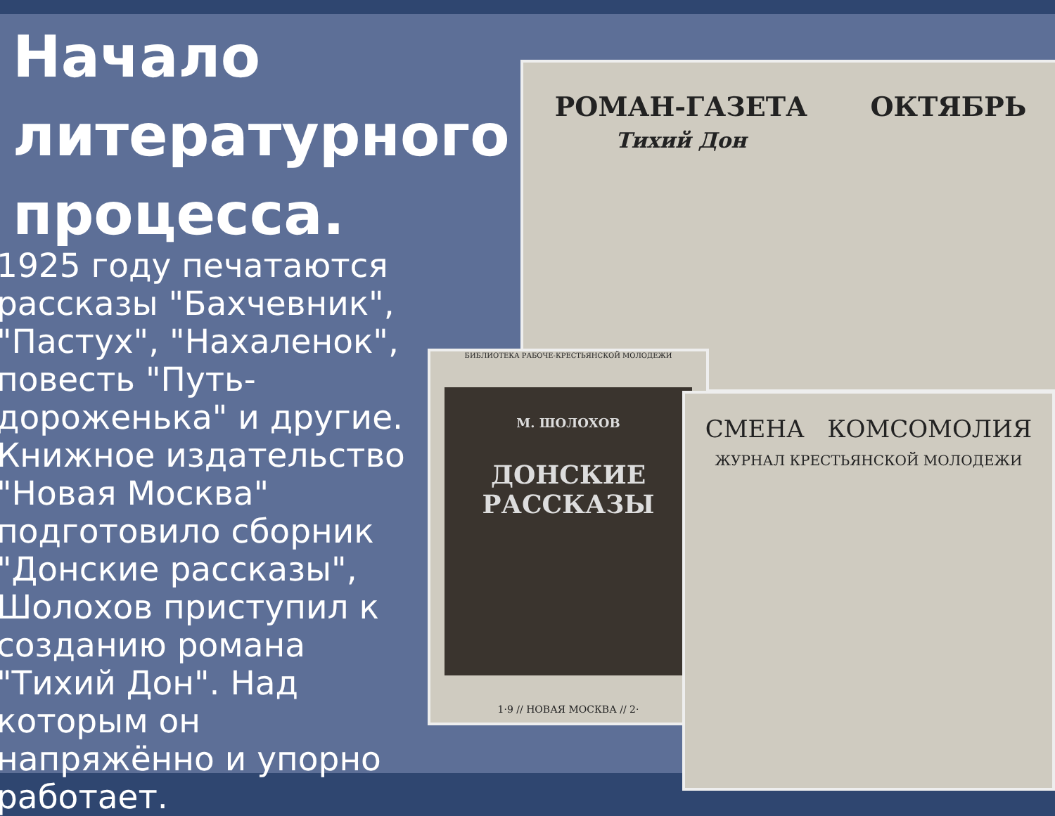Начало литературного процесса.
1925 году печатаются рассказы "Бахчевник", "Пастух", "Нахаленок", повесть "Путь-дороженька" и другие. Книжное издательство "Новая Москва" подготовило сборник "Донские рассказы", Шолохов приступил к созданию романа "Тихий Дон". Над которым он напряжённо и упорно работает.
РОМАН-ГАЗЕТА
Тихий Дон ОКТЯБРЬ
БИБЛИОТЕКА РАБОЧЕ-КРЕСТЬЯНСКОЙ МОЛОДЕЖИ
М. ШОЛОХОВ
ДОНСКИЕ РАССКАЗЫ
1·9 // НОВАЯ МОСКВА // 2·
СМЕНА КОМСОМОЛИЯ
ЖУРНАЛ КРЕСТЬЯНСКОЙ МОЛОДЕЖИ